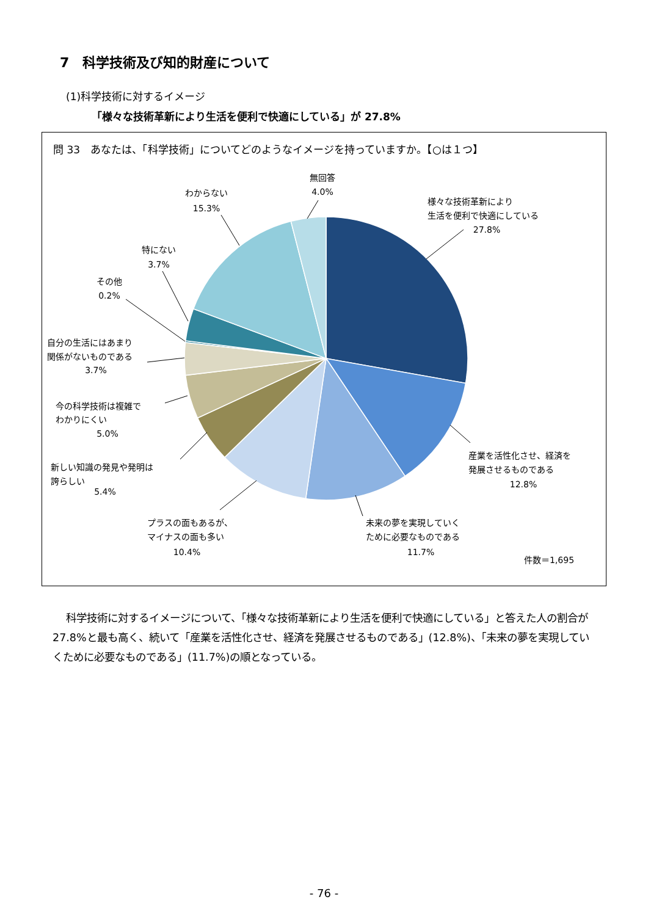7　科学技術及び知的財産について
(1)科学技術に対するイメージ
「様々な技術革新により生活を便利で快適にしている」が 27.8%
問 33　あなたは、「科学技術」についてどのようなイメージを持っていますか。【○は１つ】
無回答
4.0%
わからない
15.3%
様々な技術革新により
生活を便利で快適にしている
27.8%
特にない
3.7%
その他
0.2%
自分の生活にはあまり
関係がないものである
3.7%
今の科学技術は複雑で
わかりにくい
5.0%
新しい知識の発見や発明は
誇らしい
5.4%
プラスの面もあるが、
マイナスの面も多い
10.4%
未来の夢を実現していく
ために必要なものである
11.7%
産業を活性化させ、経済を
発展させるものである
12.8%
件数＝1,695
科学技術に対するイメージについて、「様々な技術革新により生活を便利で快適にしている」と答えた人の割合が 27.8%と最も高く、続いて「産業を活性化させ、経済を発展させるものである」(12.8%)、「未来の夢を実現していくために必要なものである」(11.7%)の順となっている。
- 76 -